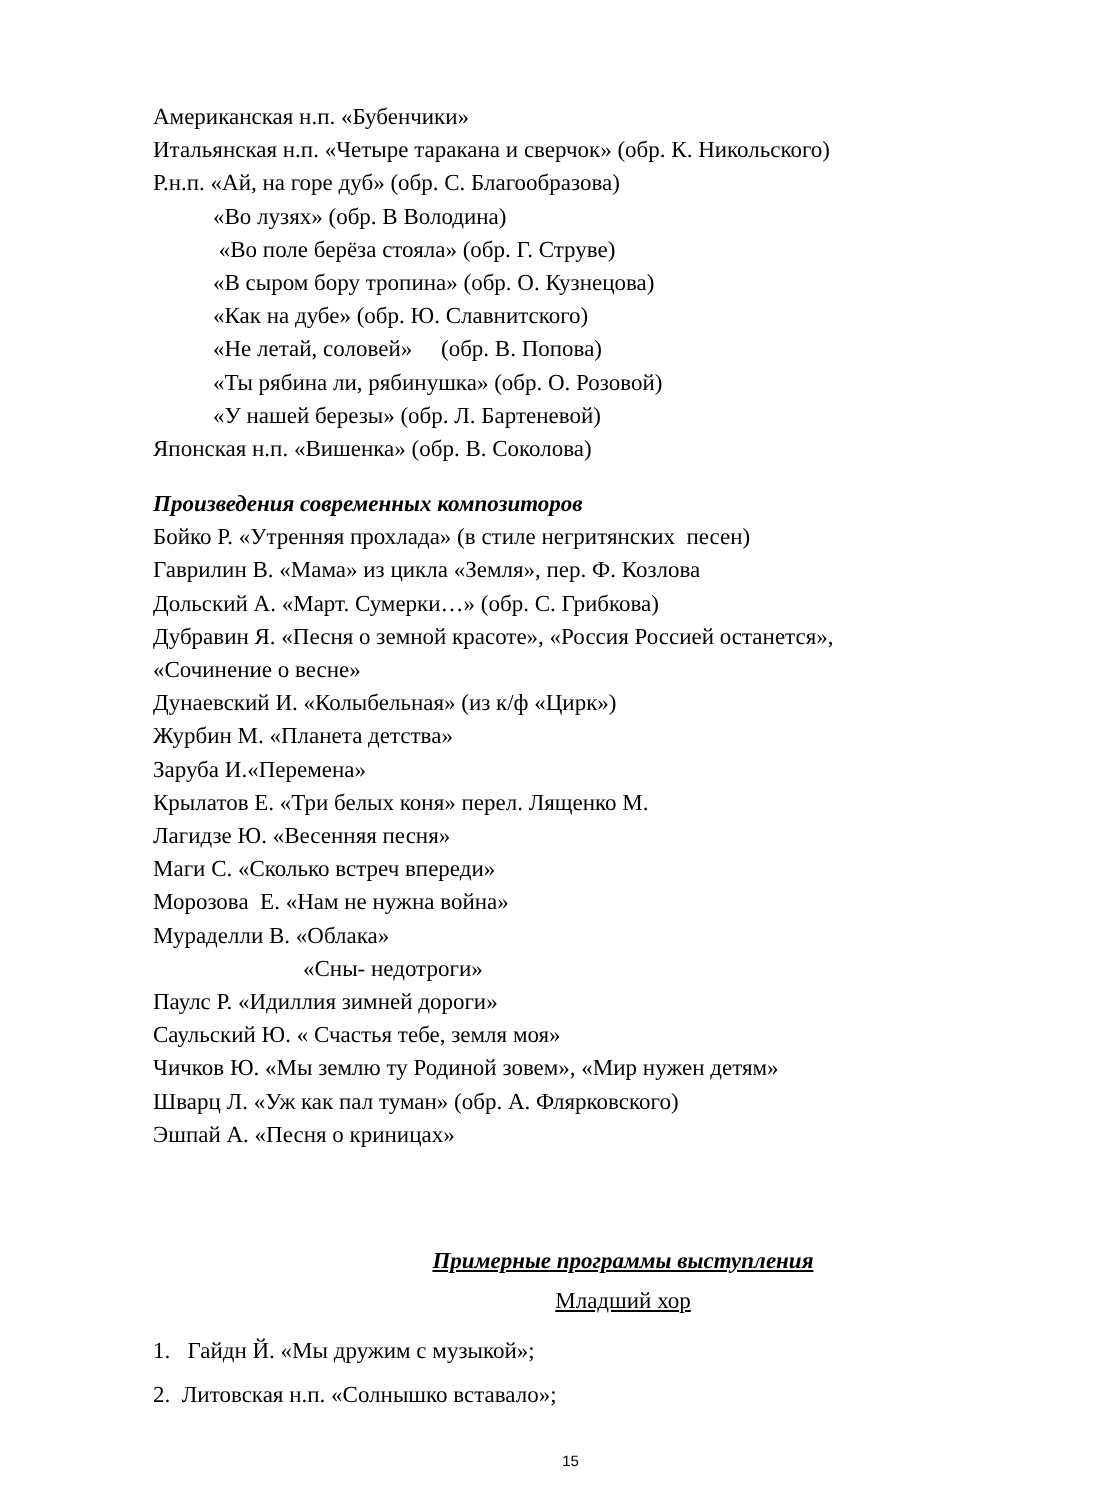Американская н.п. «Бубенчики»
Итальянская н.п. «Четыре таракана и сверчок» (обр. К. Никольского)
Р.н.п. «Ай, на горе дуб» (обр. С. Благообразова)
«Во лузях» (обр. В Володина)
«Во поле берёза стояла» (обр. Г. Струве)
«В сыром бору тропина» (обр. О. Кузнецова)
«Как на дубе» (обр. Ю. Славнитского)
«Не летай, соловей» (обр. В. Попова)
«Ты рябина ли, рябинушка» (обр. О. Розовой)
«У нашей березы» (обр. Л. Бартеневой)
Японская н.п. «Вишенка» (обр. В. Соколова)
Произведения современных композиторов
Бойко Р. «Утренняя прохлада» (в стиле негритянских песен)
Гаврилин В. «Мама» из цикла «Земля», пер. Ф. Козлова
Дольский А. «Март. Сумерки…» (обр. С. Грибкова)
Дубравин Я. «Песня о земной красоте», «Россия Россией останется»,
«Сочинение о весне»
Дунаевский И. «Колыбельная» (из к/ф «Цирк»)
Журбин М. «Планета детства»
Заруба И.«Перемена»
Крылатов Е. «Три белых коня» перел. Лященко М.
Лагидзе Ю. «Весенняя песня»
Маги С. «Сколько встреч впереди»
Морозова Е. «Нам не нужна война»
Мураделли В. «Облака»
«Сны- недотроги»
Паулс Р. «Идиллия зимней дороги»
Саульский Ю. « Счастья тебе, земля моя»
Чичков Ю. «Мы землю ту Родиной зовем», «Мир нужен детям»
Шварц Л. «Уж как пал туман» (обр. А. Флярковского)
Эшпай А. «Песня о криницах»
Примерные программы выступления
Младший хор
1. Гайдн Й. «Мы дружим с музыкой»;
2. Литовская н.п. «Солнышко вставало»;
15